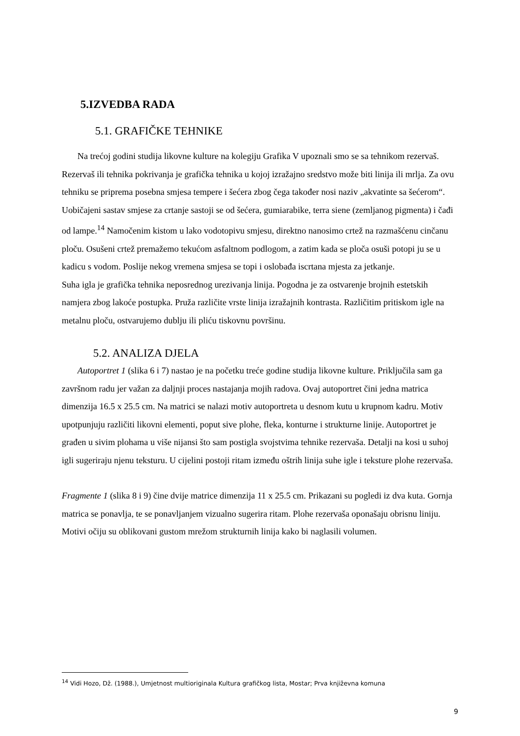5.IZVEDBA RADA
5.1. GRAFIČKE TEHNIKE
Na trećoj godini studija likovne kulture na kolegiju Grafika V upoznali smo se sa tehnikom rezervaš. Rezervaš ili tehnika pokrivanja je grafička tehnika u kojoj izražajno sredstvo može biti linija ili mrlja. Za ovu tehniku se priprema posebna smjesa tempere i šećera zbog čega također nosi naziv „akvatinte sa šećerom“. Uobičajeni sastav smjese za crtanje sastoji se od šećera, gumiarabike, terra siene (zemljanog pigmenta) i čađi od lampe.<sup>14</sup> Namočenim kistom u lako vodotopivu smjesu, direktno nanosimo crtež na razmašćenu cinčanu ploču. Osušeni crtež premažemo tekućom asfaltnom podlogom, a zatim kada se ploča osuši potopi ju se u kadicu s vodom. Poslije nekog vremena smjesa se topi i oslobađa iscrtana mjesta za jetkanje.
Suha igla je grafička tehnika neposrednog urezivanja linija. Pogodna je za ostvarenje brojnih estetskih namjera zbog lakoće postupka. Pruža različite vrste linija izražajnih kontrasta. Različitim pritiskom igle na metalnu ploču, ostvarujemo dublju ili pliću tiskovnu površinu.
5.2. ANALIZA DJELA
Autoportret 1 (slika 6 i 7) nastao je na početku treće godine studija likovne kulture. Priključila sam ga završnom radu jer važan za daljnji proces nastajanja mojih radova. Ovaj autoportret čini jedna matrica dimenzija 16.5 x 25.5 cm. Na matrici se nalazi motiv autoportreta u desnom kutu u krupnom kadru. Motiv upotpunjuju različiti likovni elementi, poput sive plohe, fleka, konturne i strukturne linije. Autoportret je građen u sivim plohama u više nijansi što sam postigla svojstvima tehnike rezervaša. Detalji na kosi u suhoj igli sugeriraju njenu teksturu. U cijelini postoji ritam između oštrih linija suhe igle i teksture plohe rezervaša.
Fragmente 1 (slika 8 i 9) čine dvije matrice dimenzija 11 x 25.5 cm. Prikazani su pogledi iz dva kuta. Gornja matrica se ponavlja, te se ponavljanjem vizualno sugerira ritam. Plohe rezervaša oponašaju obrisnu liniju. Motivi očiju su oblikovani gustom mrežom strukturnih linija kako bi naglasili volumen.
<sup>14</sup> Vidi Hozo, Dž. (1988.), Umjetnost multioriginala Kultura grafičkog lista, Mostar; Prva književna komuna
9